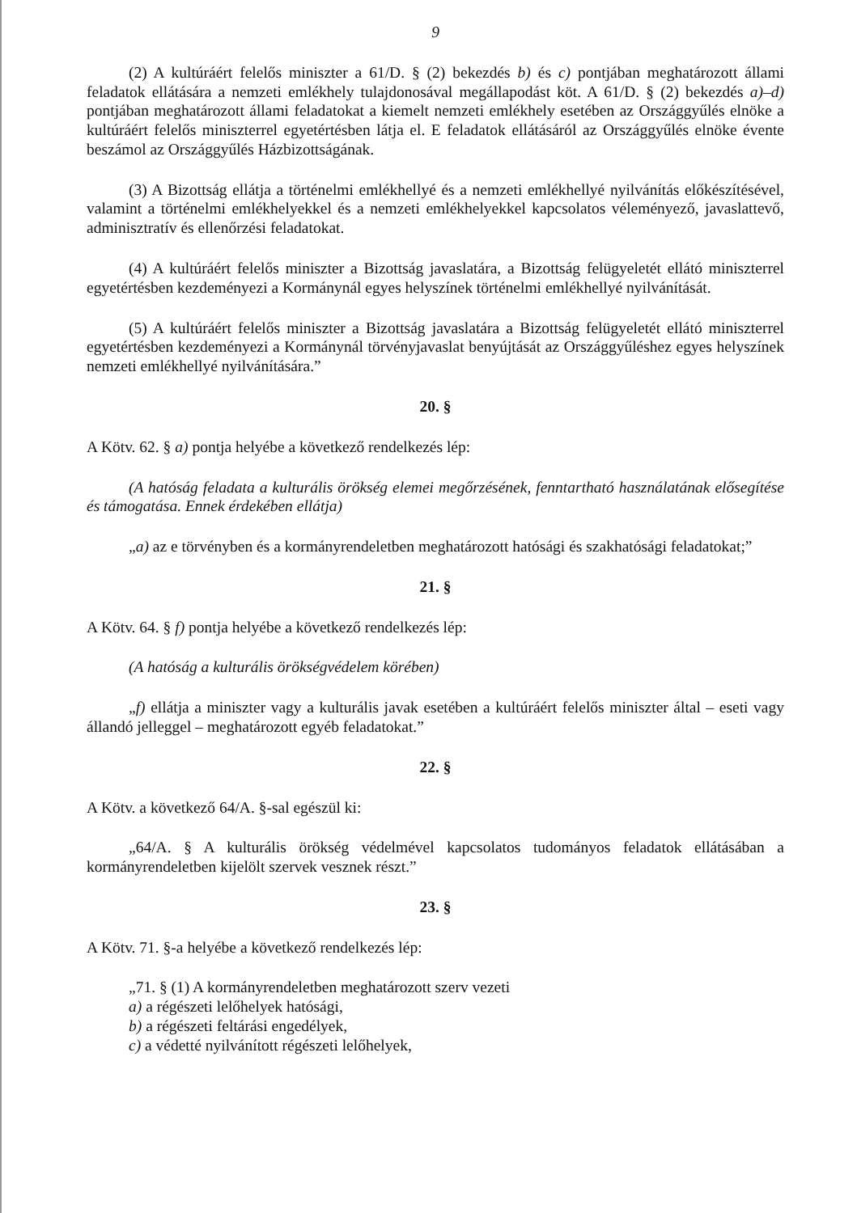9
(2) A kultúráért felelős miniszter a 61/D. § (2) bekezdés b) és c) pontjában meghatározott állami feladatok ellátására a nemzeti emlékhely tulajdonosával megállapodást köt. A 61/D. § (2) bekezdés a)–d) pontjában meghatározott állami feladatokat a kiemelt nemzeti emlékhely esetében az Országgyűlés elnöke a kultúráért felelős miniszterrel egyetértésben látja el. E feladatok ellátásáról az Országgyűlés elnöke évente beszámol az Országgyűlés Házbizottságának.
(3) A Bizottság ellátja a történelmi emlékhellyé és a nemzeti emlékhellyé nyilvánítás előkészítésével, valamint a történelmi emlékhelyekkel és a nemzeti emlékhelyekkel kapcsolatos véleményező, javaslattevő, adminisztratív és ellenőrzési feladatokat.
(4) A kultúráért felelős miniszter a Bizottság javaslatára, a Bizottság felügyeletét ellátó miniszterrel egyetértésben kezdeményezi a Kormánynál egyes helyszínek történelmi emlékhellyé nyilvánítását.
(5) A kultúráért felelős miniszter a Bizottság javaslatára a Bizottság felügyeletét ellátó miniszterrel egyetértésben kezdeményezi a Kormánynál törvényjavaslat benyújtását az Országgyűléshez egyes helyszínek nemzeti emlékhellyé nyilvánítására.”
20. §
A Kötv. 62. § a) pontja helyébe a következő rendelkezés lép:
(A hatóság feladata a kulturális örökség elemei megőrzésének, fenntartható használatának elősegítése és támogatása. Ennek érdekében ellátja)
„a) az e törvényben és a kormányrendeletben meghatározott hatósági és szakhatósági feladatokat;”
21. §
A Kötv. 64. § f) pontja helyébe a következő rendelkezés lép:
(A hatóság a kulturális örökségvédelem körében)
„f) ellátja a miniszter vagy a kulturális javak esetében a kultúráért felelős miniszter által – eseti vagy állandó jelleggel – meghatározott egyéb feladatokat.”
22. §
A Kötv. a következő 64/A. §-sal egészül ki:
„64/A. § A kulturális örökség védelmével kapcsolatos tudományos feladatok ellátásában a kormányrendeletben kijelölt szervek vesznek részt.”
23. §
A Kötv. 71. §-a helyébe a következő rendelkezés lép:
„71. § (1) A kormányrendeletben meghatározott szerv vezeti
a) a régészeti lelőhelyek hatósági,
b) a régészeti feltárási engedélyek,
c) a védetté nyilvánított régészeti lelőhelyek,